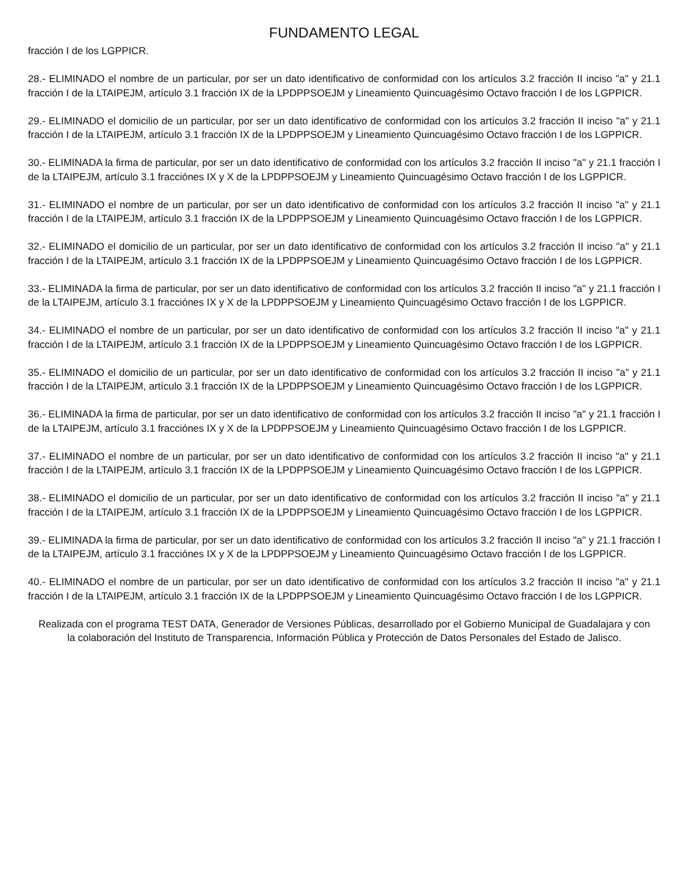FUNDAMENTO LEGAL
fracción I de los LGPPICR.
28.- ELIMINADO el nombre de un particular, por ser un dato identificativo de conformidad con los artículos 3.2 fracción II inciso "a" y 21.1 fracción I de la LTAIPEJM, artículo 3.1 fracción IX de la LPDPPSOEJM y Lineamiento Quincuagésimo Octavo fracción I de los LGPPICR.
29.- ELIMINADO el domicilio de un particular, por ser un dato identificativo de conformidad con los artículos 3.2 fracción II inciso "a" y 21.1 fracción I de la LTAIPEJM, artículo 3.1 fracción IX de la LPDPPSOEJM y Lineamiento Quincuagésimo Octavo fracción I de los LGPPICR.
30.- ELIMINADA la firma de particular, por ser un dato identificativo de conformidad con los artículos 3.2 fracción II inciso "a" y 21.1 fracción I de la LTAIPEJM, artículo 3.1 fracciónes IX y X de la LPDPPSOEJM y Lineamiento Quincuagésimo Octavo fracción I de los LGPPICR.
31.- ELIMINADO el nombre de un particular, por ser un dato identificativo de conformidad con los artículos 3.2 fracción II inciso "a" y 21.1 fracción I de la LTAIPEJM, artículo 3.1 fracción IX de la LPDPPSOEJM y Lineamiento Quincuagésimo Octavo fracción I de los LGPPICR.
32.- ELIMINADO el domicilio de un particular, por ser un dato identificativo de conformidad con los artículos 3.2 fracción II inciso "a" y 21.1 fracción I de la LTAIPEJM, artículo 3.1 fracción IX de la LPDPPSOEJM y Lineamiento Quincuagésimo Octavo fracción I de los LGPPICR.
33.- ELIMINADA la firma de particular, por ser un dato identificativo de conformidad con los artículos 3.2 fracción II inciso "a" y 21.1 fracción I de la LTAIPEJM, artículo 3.1 fracciónes IX y X de la LPDPPSOEJM y Lineamiento Quincuagésimo Octavo fracción I de los LGPPICR.
34.- ELIMINADO el nombre de un particular, por ser un dato identificativo de conformidad con los artículos 3.2 fracción II inciso "a" y 21.1 fracción I de la LTAIPEJM, artículo 3.1 fracción IX de la LPDPPSOEJM y Lineamiento Quincuagésimo Octavo fracción I de los LGPPICR.
35.- ELIMINADO el domicilio de un particular, por ser un dato identificativo de conformidad con los artículos 3.2 fracción II inciso "a" y 21.1 fracción I de la LTAIPEJM, artículo 3.1 fracción IX de la LPDPPSOEJM y Lineamiento Quincuagésimo Octavo fracción I de los LGPPICR.
36.- ELIMINADA la firma de particular, por ser un dato identificativo de conformidad con los artículos 3.2 fracción II inciso "a" y 21.1 fracción I de la LTAIPEJM, artículo 3.1 fracciónes IX y X de la LPDPPSOEJM y Lineamiento Quincuagésimo Octavo fracción I de los LGPPICR.
37.- ELIMINADO el nombre de un particular, por ser un dato identificativo de conformidad con los artículos 3.2 fracción II inciso "a" y 21.1 fracción I de la LTAIPEJM, artículo 3.1 fracción IX de la LPDPPSOEJM y Lineamiento Quincuagésimo Octavo fracción I de los LGPPICR.
38.- ELIMINADO el domicilio de un particular, por ser un dato identificativo de conformidad con los artículos 3.2 fracción II inciso "a" y 21.1 fracción I de la LTAIPEJM, artículo 3.1 fracción IX de la LPDPPSOEJM y Lineamiento Quincuagésimo Octavo fracción I de los LGPPICR.
39.- ELIMINADA la firma de particular, por ser un dato identificativo de conformidad con los artículos 3.2 fracción II inciso "a" y 21.1 fracción I de la LTAIPEJM, artículo 3.1 fracciónes IX y X de la LPDPPSOEJM y Lineamiento Quincuagésimo Octavo fracción I de los LGPPICR.
40.- ELIMINADO el nombre de un particular, por ser un dato identificativo de conformidad con los artículos 3.2 fracción II inciso "a" y 21.1 fracción I de la LTAIPEJM, artículo 3.1 fracción IX de la LPDPPSOEJM y Lineamiento Quincuagésimo Octavo fracción I de los LGPPICR.
Realizada con el programa TEST DATA, Generador de Versiones Públicas, desarrollado por el Gobierno Municipal de Guadalajara y con la colaboración del Instituto de Transparencia, Información Pública y Protección de Datos Personales del Estado de Jalisco.